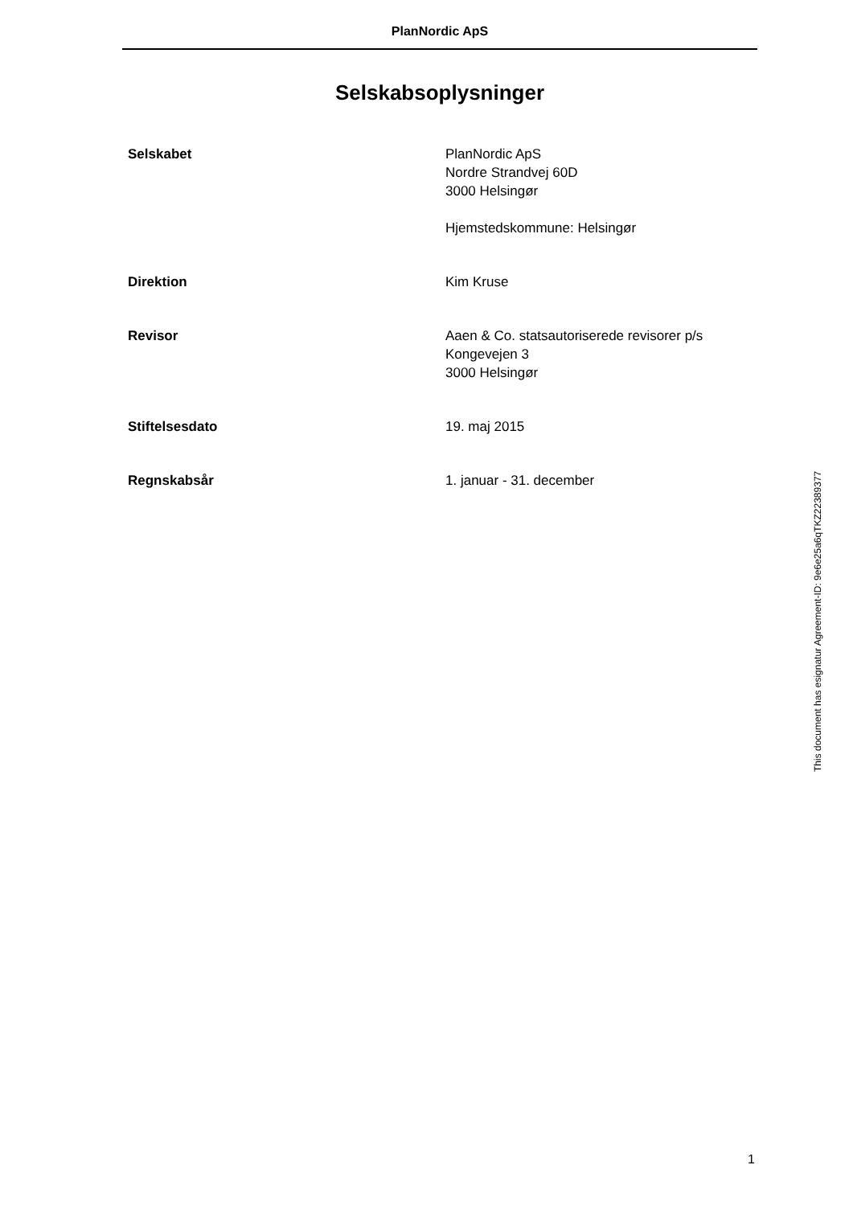PlanNordic ApS
Selskabsoplysninger
Selskabet PlanNordic ApS
Nordre Strandvej 60D
3000 Helsingør
Hjemstedskommune: Helsingør
Direktion Kim Kruse
Revisor Aaen & Co. statsautoriserede revisorer p/s
Kongevejen 3
3000 Helsingør
Stiftelsesdato 19. maj 2015
Regnskabsår 1. januar - 31. december
This document has esignatur Agreement-ID: 9e6e25a6qTKZ22389377
1